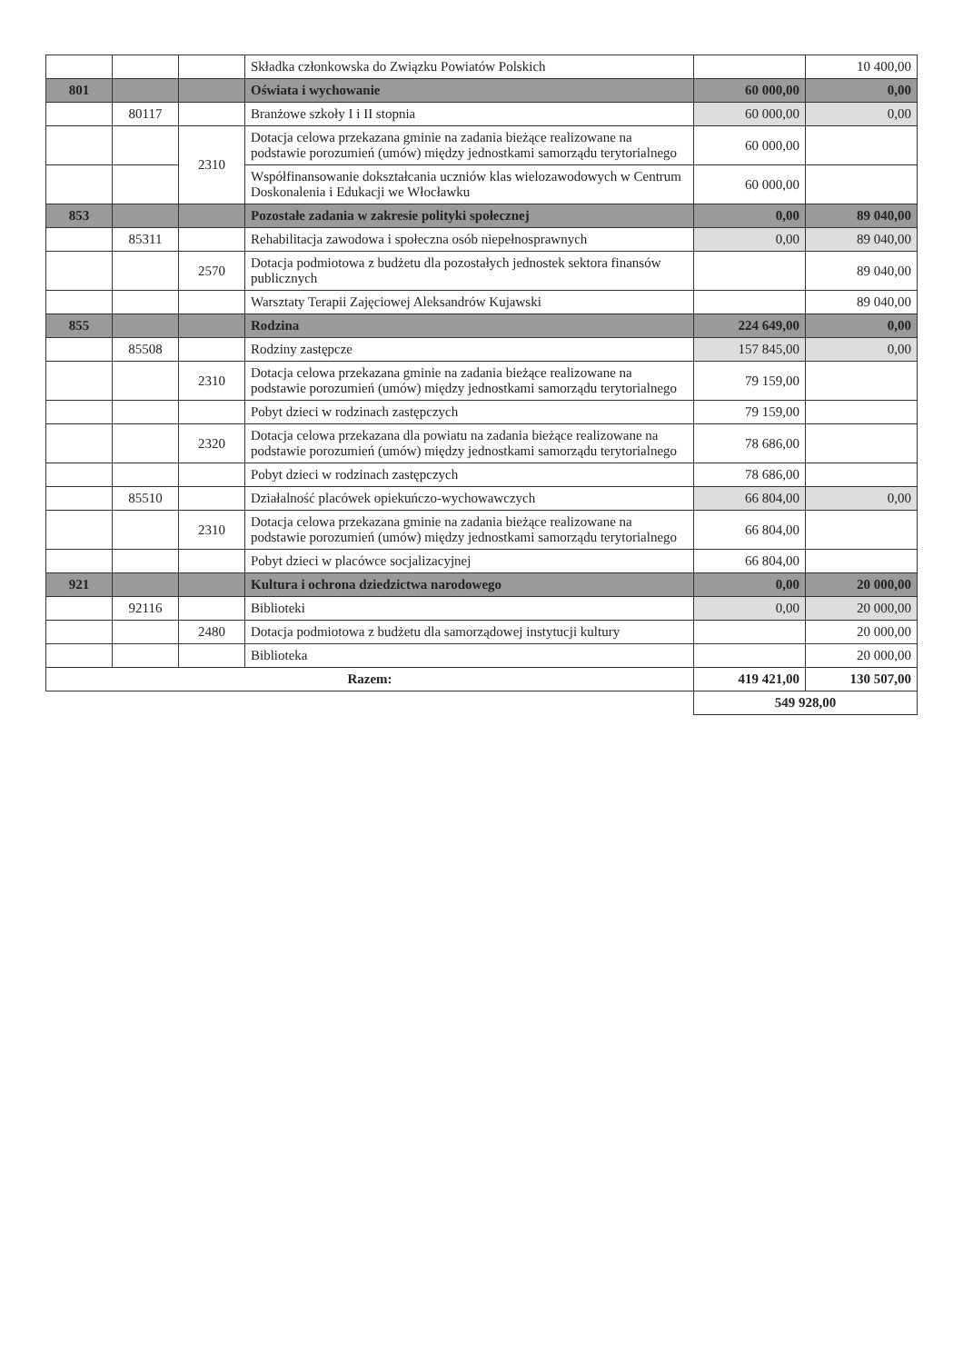| | | | Składka członkowska do Związku Powiatów Polskich | | 10 400,00 |
| 801 | | | Oświata i wychowanie | 60 000,00 | 0,00 |
| | 80117 | | Branżowe szkoły I i II stopnia | 60 000,00 | 0,00 |
| | | 2310 | Dotacja celowa przekazana gminie na zadania bieżące realizowane na podstawie porozumień (umów) między jednostkami samorządu terytorialnego | 60 000,00 | |
| | | | Współfinansowanie dokształcania uczniów klas wielozawodowych w Centrum Doskonalenia i Edukacji we Włocławku | 60 000,00 | |
| 853 | | | Pozostałe zadania w zakresie polityki społecznej | 0,00 | 89 040,00 |
| | 85311 | | Rehabilitacja zawodowa i społeczna osób niepełnosprawnych | 0,00 | 89 040,00 |
| | | 2570 | Dotacja podmiotowa z budżetu dla pozostałych jednostek sektora finansów publicznych | | 89 040,00 |
| | | | Warsztaty Terapii Zajęciowej Aleksandrów Kujawski | | 89 040,00 |
| 855 | | | Rodzina | 224 649,00 | 0,00 |
| | 85508 | | Rodziny zastępcze | 157 845,00 | 0,00 |
| | | 2310 | Dotacja celowa przekazana gminie na zadania bieżące realizowane na podstawie porozumień (umów) między jednostkami samorządu terytorialnego | 79 159,00 | |
| | | | Pobyt dzieci w rodzinach zastępczych | 79 159,00 | |
| | | 2320 | Dotacja celowa przekazana dla powiatu na zadania bieżące realizowane na podstawie porozumień (umów) między jednostkami samorządu terytorialnego | 78 686,00 | |
| | | | Pobyt dzieci w rodzinach zastępczych | 78 686,00 | |
| | 85510 | | Działalność placówek opiekuńczo-wychowawczych | 66 804,00 | 0,00 |
| | | 2310 | Dotacja celowa przekazana gminie na zadania bieżące realizowane na podstawie porozumień (umów) między jednostkami samorządu terytorialnego | 66 804,00 | |
| | | | Pobyt dzieci w placówce socjalizacyjnej | 66 804,00 | |
| 921 | | | Kultura i ochrona dziedzictwa narodowego | 0,00 | 20 000,00 |
| | 92116 | | Biblioteki | 0,00 | 20 000,00 |
| | | 2480 | Dotacja podmiotowa z budżetu dla samorządowej instytucji kultury | | 20 000,00 |
| | | | Biblioteka | | 20 000,00 |
| Razem: | | | | 419 421,00 | 130 507,00 |
| | | | | 549 928,00 | |